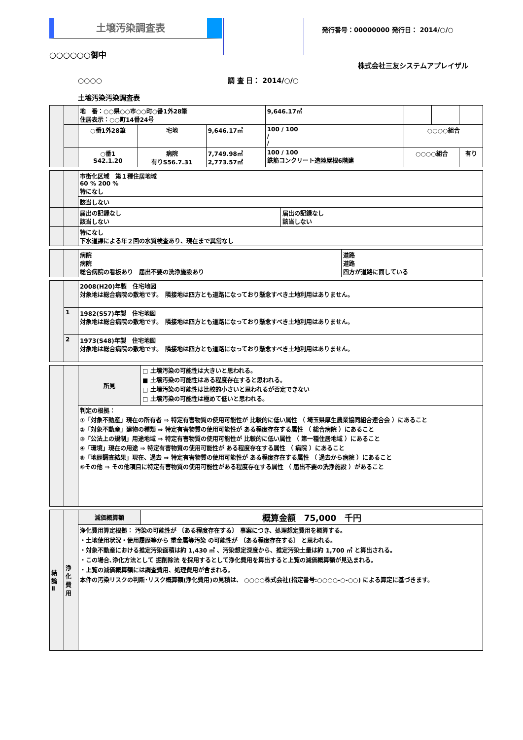土壌汚染調査表
発行番号：00000000 発行日： 2014/○/○
○○○○○○御中
株式会社三友システムアプレイザル
○○○○ 調 査 日： 2014/○/○
土壌汚染汚染調査表
| | | 地 番：○○県○○市○○町○番1外28筆 住居表示：○○町14番24号 | | | 9,646.17㎡ | | | |
| | | ○番1外28筆 | 宅地 | 9,646.17㎡ | 100 / 100 / / | ○○○○組合 | | |
| | | ○番1 S42.1.20 | 病院 有りS56.7.31 | 7,749.98㎡ 2,773.57㎡ | 100 / 100 鉄筋コンクリート造陸屋根6階建 | ○○○○組合 | | 有り |
| | | 市街化区域 第１種住居地域 60 % 200 % 特になし | |
| | | 該当しない | |
| | | 届出の記録なし 該当しない | 届出の記録なし 該当しない |
| | | 特になし 下水道課による年２回の水質検査あり、現在まで異常なし | |
| | | 病院 病院 総合病院の看板あり 届出不要の洗浄施設あり | 道路 道路 四方が道路に面している |
| | | 2008(H20)年製 住宅地図 対象地は総合病院の敷地です。 隣接地は四方とも道路になっており懸念すべき土地利用はありません。 |
| | 1 | 1982(S57)年製 住宅地図 対象地は総合病院の敷地です。 隣接地は四方とも道路になっており懸念すべき土地利用はありません。 |
| | 2 | 1973(S48)年製 住宅地図 対象地は総合病院の敷地です。 隣接地は四方とも道路になっており懸念すべき土地利用はありません。 |
| | | 所見 | □ 土壌汚染の可能性は大きいと思われる。 ■ 土壌汚染の可能性はある程度存在すると思われる。 □ 土壌汚染の可能性は比較的小さいと思われるが否定できない □ 土壌汚染の可能性は極めて低いと思われる。 |
| | | 判定の根拠： ①「対象不動産」現在の所有者 ⇒ 特定有害物質の使用可能性が 比較的に低い属性 （ 埼玉県厚生農業協同組合連合会 ）にあること ②「対象不動産」建物の種類 ⇒ 特定有害物質の使用可能性が ある程度存在する属性 （ 総合病院 ）にあること ③「公法上の規制」用途地域 ⇒ 特定有害物質の使用可能性が 比較的に低い属性 （ 第一種住居地域 ）にあること ④「環境」現在の用途 ⇒ 特定有害物質の使用可能性が ある程度存在する属性 （ 病院 ）にあること ⑤「地歴調査結果」現在、過去 ⇒ 特定有害物質の使用可能性が ある程度存在する属性 （ 過去から病院 ）にあること ⑥その他 ⇒ その他項目に特定有害物質の使用可能性がある程度存在する属性 （ 届出不要の洗浄施設 ）があること | |
| 結 論 Ⅱ | 浄 化 費 用 | 減価概算額 | 概算金額 75,000 千円 |
| | | 浄化費用算定根拠： 汚染の可能性が 〔ある程度存在する〕 事案につき、処理想定費用を概算する。 ・土地使用状況・使用履歴等から 重金属等汚染 の可能性が 〔ある程度存在する〕 と思われる。 ・対象不動産における推定汚染面積は約 1,430 ㎡ 、汚染想定深度から、推定汚染土量は約 1,700 ㎥ と算出される。 ・この場合､浄化方法として 掘削除法 を採用するとして浄化費用を算出すると上覧の減価概算額が見込まれる。 ・上覧の減価概算額には調査費用、処理費用が含まれる。 本件の汚染リスクの判断･リスク概算額(浄化費用)の見積は、 ○○○○株式会社(指定番号:○○○○-○-○○) による算定に基づきます。 | |